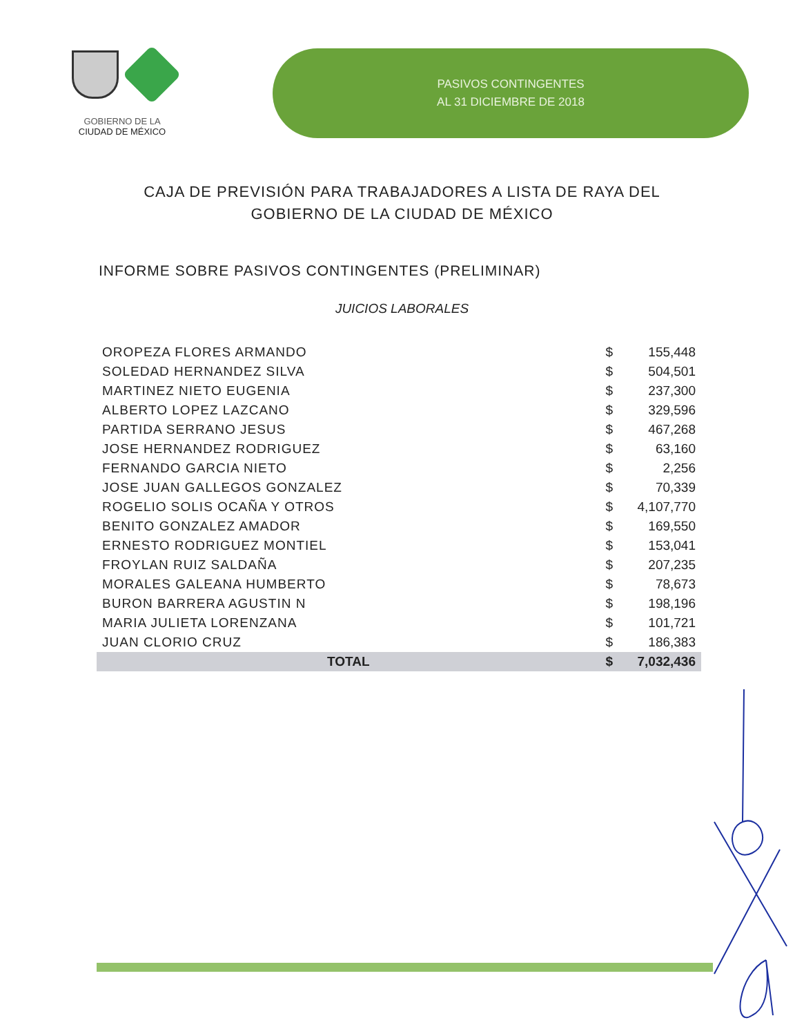GOBIERNO DE LA
CIUDAD DE MÉXICO
PASIVOS CONTINGENTES
AL 31 DICIEMBRE DE 2018
CAJA DE PREVISIÓN PARA TRABAJADORES A LISTA DE RAYA DEL
GOBIERNO DE LA CIUDAD DE MÉXICO
INFORME SOBRE PASIVOS CONTINGENTES (PRELIMINAR)
JUICIOS LABORALES
| OROPEZA FLORES ARMANDO | $ | 155,448 |
| SOLEDAD HERNANDEZ SILVA | $ | 504,501 |
| MARTINEZ NIETO EUGENIA | $ | 237,300 |
| ALBERTO LOPEZ LAZCANO | $ | 329,596 |
| PARTIDA SERRANO JESUS | $ | 467,268 |
| JOSE HERNANDEZ RODRIGUEZ | $ | 63,160 |
| FERNANDO GARCIA NIETO | $ | 2,256 |
| JOSE JUAN GALLEGOS GONZALEZ | $ | 70,339 |
| ROGELIO SOLIS OCAÑA Y OTROS | $ | 4,107,770 |
| BENITO GONZALEZ AMADOR | $ | 169,550 |
| ERNESTO RODRIGUEZ MONTIEL | $ | 153,041 |
| FROYLAN RUIZ SALDAÑA | $ | 207,235 |
| MORALES GALEANA HUMBERTO | $ | 78,673 |
| BURON BARRERA AGUSTIN N | $ | 198,196 |
| MARIA JULIETA LORENZANA | $ | 101,721 |
| JUAN CLORIO CRUZ | $ | 186,383 |
| TOTAL | $ | 7,032,436 |